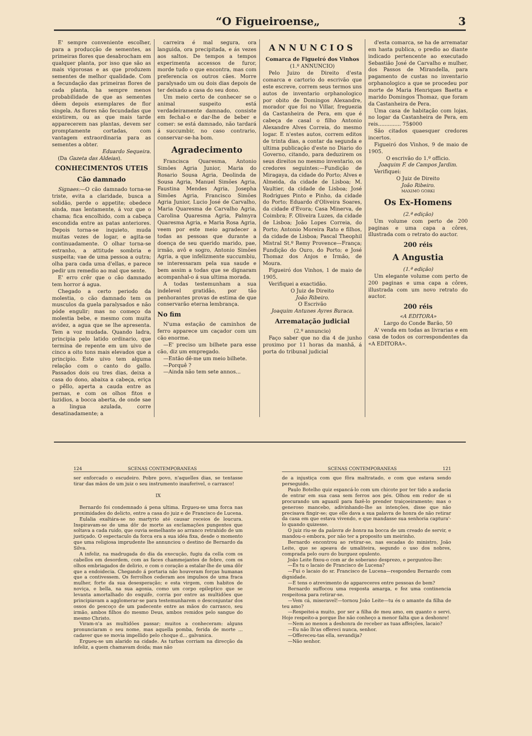“O Figueiroense„ 3
E' sempre conveniente escolher, para a producção de sementes, as primeiras flores que desabrocham em qualquer planta, por isso que são as mais vigorosas e as que produzem sementes de melhor qualidade. Com a fecundação das primeiras flores de cada planta, ha sempre menos probabilidade de que as sementes dêem depois exemplares de flor singela. As flores não fecundadas que existirem, ou as que mais tarde apparecerem nas plantas, devem ser promptamente cortadas, com vantagem extraordinaria para as sementes a obter.
Eduardo Sequeira.
(Da Gazeta das Aldeias).
CONHECIMENTOS UTEIS
Cão damnado
Signaes:—O cão damnado torna-se triste, evita a claridade, busca a solidão, perde o appetite; obedece ainda, mas lentamente, á voz que o chama; fica encolhido, com a cabeça escondida entre as patas anteriores. Depois torna-se inquieto, muda muitas vezes de logar, e agita-se continuadamente. O olhar torna-se estranho, a attitude sombria e suspeita; vae de uma pessoa a outra; olha para cada uma d'ellas, e parece pedir um remedio ao mal que sente.
E' erro crêr que o cão damnado tem horror á agua.
Chegado a certo periodo da molestia, o cão damnado tem os musculos da guela paralysados e não póde engulir; mas no começo da molestia bebe, e mesmo com muita avidez, a agua que se lhe apresenta. Tem a voz mudada. Quando ladra, principia pelo latido ordinario, que termina de repente em um uivo de cinco a oito tons mais elevados que a principio. Este uivo tem alguma relação com o canto do gallo. Passados dois ou tres dias, deixa a casa do dono, abaixa a cabeça, eriça o pêllo, aperta a cauda entre as pernas, e com os olhos fitos e luzidios, a bocca aberta, de onde sae a lingua azulada, corre desatinadamente; a
carreira é mal segura, ora languida, ora precipitada, e ás vezes aos saltos. De tempos a tempos experimenta accessos de furor, morde tudo o que encontra, mas com preferencia os outros cães. Morre paralysado um ou dois dias depois de ter deixado a casa do seu dono.
Um meio certo de conhecer se o animal suspeito está verdadeiramente damnado, consiste em fechal-o e dar-lhe de beber e comer: se está damnado, não tardará á succumbir, no caso contrario, conservar-se-ha bom.
Agradecimento
Francisca Quaresma, Antonio Simões Agria Junior, Maria do Rosario Sousa Agria, Deolinda de Sousa Agria, Manuel Simões Agria, Faustina Mendes Agria, Josepha Simões Agria, Francisco Simões Agria Junior, Lucio José de Carvalho, Maria Quaresma de Carvalho Agria, Carolina Quaresma Agria, Palmyra Quaresma Agria, e Maria Rosa Agria, veem por este meio agradecer a todas as pessoas que durante a doença de seu querido marido, pae, irmão, avô e sogro, Antonio Simões Agria, a que infelizmente succumbiu, se interessaram pela sua saude e bem assim a todas que se dignaram acompanhal-o á sua ultima morada.
A todas testemunham a sua indelevel gratidão, por tão penhorantes provas de estima de que conservarão eterna lembrança.
No fim
N'uma estação de caminhos de ferro apparece um caçador com um cão enorme.
—E' preciso um bilhete para esse cão, diz um empregado.
—Então dê-me um meio bilhete.
—Porquê ?
—Ainda não tem sete annos...
ANNUNCIOS
Comarca de Figueiró dos Vinhos
(1.º ANNUNCIO)
Pelo Juizo de Direito d'esta comarca e cartorio do escrivão que este escreve, correm seus termos uns autos de inventario orphanologico por obito de Domingos Alexandre, morador que foi no Villar, freguezia da Castanheira de Pera, em que é cabeça de casal o filho Antonio Alexandre Alves Correia, do mesmo logar. E n'estes autos, correm editos de trinta dias, a contar da segunda e ultima publicação d'este no Diario do Governo, citando, para deduzirem os seus direitos no mesmo inventario, os credores seguintes:—Fundição de Miragaya, da cidade do Porto; Alves e Almeida, da cidade de Lisboa; M. Vaultier, da cidade de Lisboa; José Rodrigues Pinto e Pinho, da cidade do Porto; Eduardo d'Oliveira Soares, da cidade d'Evora; Casa Minerva, de Coimbra; F. Oliveira Luzes, da cidade de Lisboa; João Lopes Correia, do Porto; Antonio Moreira Rato e filhos, da cidade de Lisboa; Pascal Theophil Mistral St.º Remy Provence—França; Fundição do Ouro, do Porto; e José Thomaz dos Anjos e Irmão, de Moura.
Figueiró dos Vinhos, 1 de maio de 1905.
Verifiquei a exactidão.
O Juiz de Direito
João Ribeiro.
O Escrivão
Joaquim Antunes Ayres Buraca.
Arrematação judicial
(2.º annuncio)
Faço saber que no dia 4 de junho proximo por 11 horas da manhã, á porta do tribunal judicial
d'esta comarca, se ha de arrematar em hasta publica, o predio ao diante indicado pertencente ao executado Sebastião José de Carvalho e mulher, dos Passos de Mirandella, para pagamento de custas no inventario orphanologico a que se procedeu por morte de Maria Henriques Baetta e marido Domingos Thomaz, que foram da Castanheira de Pera.
Uma casa de habitação com lojas, no logar da Castanheira de Pera, em reis.............. 75$000
São citados quaesquer credores incertos.
Figueiró dos Vinhos, 9 de maio de 1905.
O escrivão do 1.º officio.
Joaquim F. de Campos Jardim.
Verifiquei:
O Juiz de Direito
João Ribeiro.
MAXIMO GORKI
Os Ex-Homens
(2.ª edição)
Um volume com perto de 200 paginas e uma capa a côres, illustrada com o retrato do auctor.
200 réis
A Angustia
(1.ª edição)
Um elegante volume com perto de 200 paginas e uma capa a côres, illustrada com um novo retrato do auctor.
200 réis
«A EDITORA»
Largo do Conde Barão, 50
A' venda em todas as livrarias e em casa de todos os correspondentes da «A EDITORA».
124 SCENAS CONTEMPORANEAS
ser enforcado o escudeiro. Pobre povo, n'aquelles dias, se tentasse tirar das mãos de um juiz o seu instrumento inauferivel, o carrasco!
IX
Bernardo foi condemnado á pena ultima. Ergueu-se uma forca nas proximidades do delicto, entre a casa do juiz e de Francisco de Lucena.
Eulalia exaltára-se no martyrio até causar receios de loucura. Inspiravam-se de uma dôr de morte as exclamações pungentes que soltava a cada ruido, que ouvia semelhante ao arranco retrahido de um justiçado. O espectaculo da forca era a sua idéa fixa, desde o momento que uma religiosa imprudente lhe annunciou o destino de Bernardo da Silva.
A infeliz, na madrugada do dia da execução, fugiu da cella com os cabellos em desordem, com as faces chammejantes de febre, com os olhos embriagados de delirio, e com o coração a estalar-lhe de uma dôr que a endoidecia. Chegando á portaria não houveram forças humanas que a contivessem. Os ferrolhos cederam aos impulsos de uma fraca mulher, forte da sua desesperação; e esta virgem, com habitos de noviça, e bella, na sua agonia, como um corpo epileptico que se levanta amortalhado do esquife, corria por entre as multidões que principiavam a agglomerar-se para testemunharem o desconjuntar dos ossos do pescoço de um padecente entre as mãos do carrasco, seu irmão, ambos filhos do mesmo Deus, ambos remidos pelo sangue do mesmo Christo.
Viram-n'a as multidões passar; muitos a conheceram: alguns pronunciaram o seu nome, mas aquella pomba, ferida de morte ... cadaver que se movia impellido pelo choque d... galvanica.
Ergueu-se um alarido na cidade. As turbas corriam na direcção da infeliz, a quem chamavam doida; mas não
SCENAS CONTEMPORANEAS 121
de a injustiça com que fôra maltratado, e com que estava sendo perseguido.
Paulo Botelho quiz espancá-lo com um chicote por ter tido a audacia de entrar em sua casa sem ferros aos pés. Olhou em redor de si procurando um aguazil para fazê-lo prender traiçoeiramente; mas o generoso mancebo, adivinhando-lhe as intenções, disse que não precisava fingir-se; que elle dava a sua palavra de honra de não retirar da casa em que estava vivendo, e que mandasse sua senhoria captura'-lo quando quizesse.
O juiz riu-se da palavra de honra na bocca de um creado de servir, e mandou-o embora, por não ter a proposito um meirinho.
Bernardo encontrou ao retirar-se, nas escadas do ministro, João Leite, que se apeava de umaliteira, segundo o uso dos nobres, comprada pelo ouro do burguez opulento.
João Leite fixou-o com ar de soberano desprezo, e perguntou-lhe:
—És tu o lacaio de Francisco de Lucena?
—Fui o lacaio do sr. Francisco de Lucena—respondeu Bernardo com dignidade.
—E tens o atrevimento de appareceres entre pessoas de bem?
Bernardo suffocou uma resposta amarga, e fez uma continencia respeitosa para retirar-se.
—Vem cá, miseravel!—tornou João Leite—tu és o amante da filha de teu amo?
—Respeitei-a muito, por ser a filha de meu amo, em quanto o servi. Hoje respeito-a porque lhe não conheço a menor falta que a deshonre!
—Nem ao menos a deshonra de receber as tuas affeições, lacaio?
—Eu não lh'as offereci nunca, senhor.
—Offereceu-tas ella, sevandija?
—Não senhor.